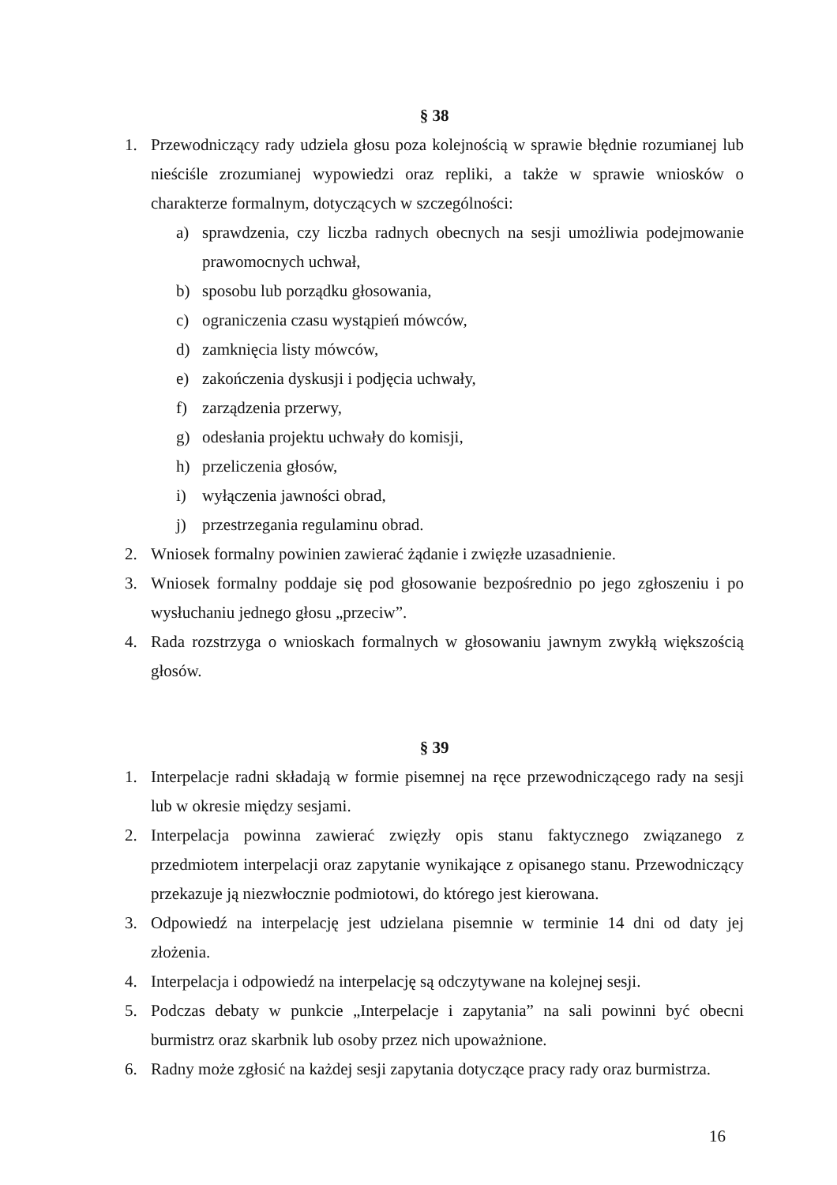§ 38
1. Przewodniczący rady udziela głosu poza kolejnością w sprawie błędnie rozumianej lub nieściśle zrozumianej wypowiedzi oraz repliki, a także w sprawie wniosków o charakterze formalnym, dotyczących w szczególności:
a) sprawdzenia, czy liczba radnych obecnych na sesji umożliwia podejmowanie prawomocnych uchwał,
b) sposobu lub porządku głosowania,
c) ograniczenia czasu wystąpień mówców,
d) zamknięcia listy mówców,
e) zakończenia dyskusji i podjęcia uchwały,
f) zarządzenia przerwy,
g) odesłania projektu uchwały do komisji,
h) przeliczenia głosów,
i) wyłączenia jawności obrad,
j) przestrzegania regulaminu obrad.
2. Wniosek formalny powinien zawierać żądanie i zwięzłe uzasadnienie.
3. Wniosek formalny poddaje się pod głosowanie bezpośrednio po jego zgłoszeniu i po wysłuchaniu jednego głosu „przeciw”.
4. Rada rozstrzyga o wnioskach formalnych w głosowaniu jawnym zwykłą większością głosów.
§ 39
1. Interpelacje radni składają w formie pisemnej na ręce przewodniczącego rady na sesji lub w okresie między sesjami.
2. Interpelacja powinna zawierać zwięzły opis stanu faktycznego związanego z przedmiotem interpelacji oraz zapytanie wynikające z opisanego stanu. Przewodniczący przekazuje ją niezwłocznie podmiotowi, do którego jest kierowana.
3. Odpowiedź na interpelację jest udzielana pisemnie w terminie 14 dni od daty jej złożenia.
4. Interpelacja i odpowiedź na interpelację są odczytywane na kolejnej sesji.
5. Podczas debaty w punkcie „Interpelacje i zapytania” na sali powinni być obecni burmistrz oraz skarbnik lub osoby przez nich upoważnione.
6. Radny może zgłosić na każdej sesji zapytania dotyczące pracy rady oraz burmistrza.
16